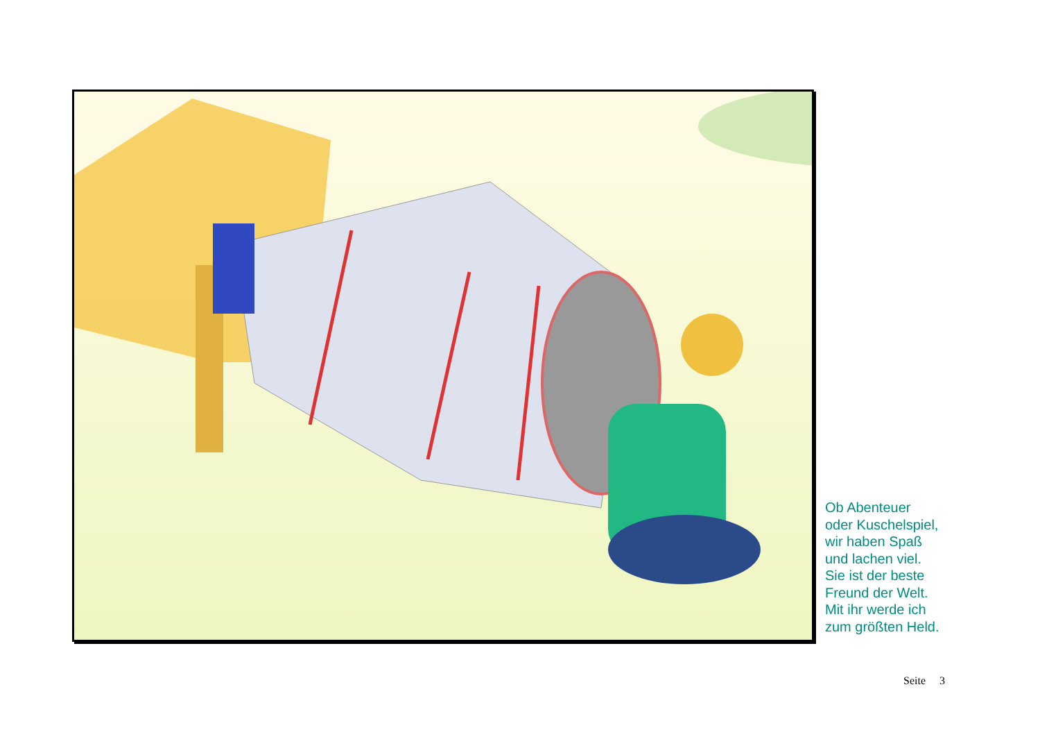Ob Abenteuer
oder Kuschelspiel,
wir haben Spaß
und lachen viel.
Sie ist der beste
Freund der Welt.
Mit ihr werde ich
zum größten Held.
Seite 3